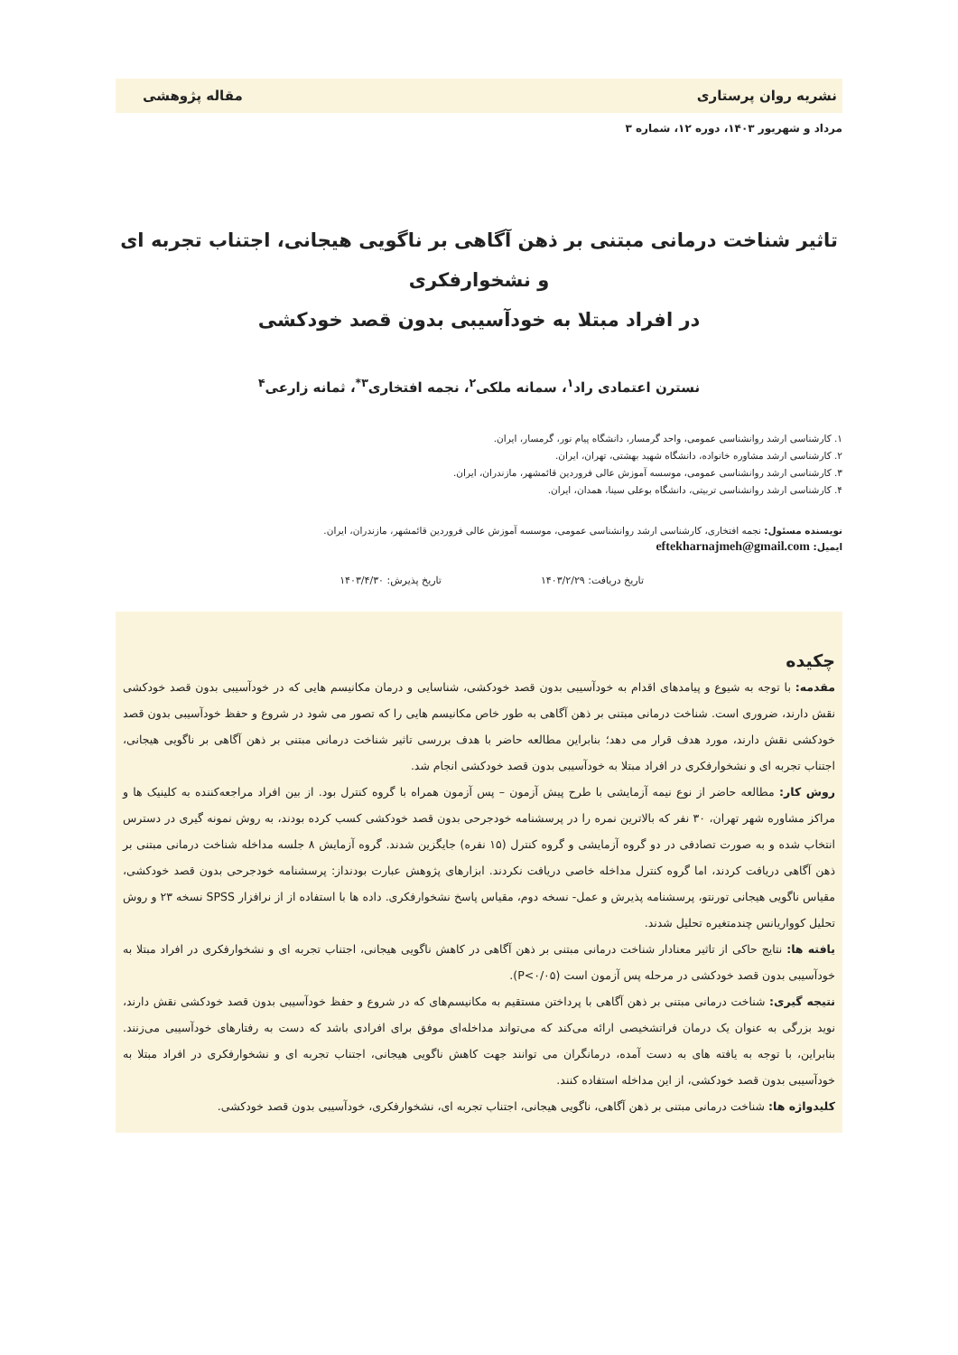نشریه روان پرستاری مقاله پژوهشی
مرداد و شهریور ۱۴۰۳، دوره ۱۲، شماره ۳
تاثیر شناخت درمانی مبتنی بر ذهن آگاهی بر ناگویی هیجانی، اجتناب تجربه ای و نشخوارفکری
در افراد مبتلا به خودآسیبی بدون قصد خودکشی
نسترن اعتمادی راد<sup>۱</sup>، سمانه ملکی<sup>۲</sup>، نجمه افتخاری<sup>۳*</sup>، ثمانه زارعی<sup>۴</sup>
۱. کارشناسی ارشد روانشناسی عمومی، واحد گرمسار، دانشگاه پیام نور، گرمسار، ایران.
۲. کارشناسی ارشد مشاوره خانواده، دانشگاه شهید بهشتی، تهران، ایران.
۳. کارشناسی ارشد روانشناسی عمومی، موسسه آموزش عالی فروردین قائمشهر، مازندران، ایران.
۴. کارشناسی ارشد روانشناسی تربیتی، دانشگاه بوعلی سینا، همدان، ایران.
نویسنده مسئول: نجمه افتخاری، کارشناسی ارشد روانشناسی عمومی، موسسه آموزش عالی فروردین قائمشهر، مازندران، ایران.
ایمیل: eftekharnajmeh@gmail.com
تاریخ دریافت: ۱۴۰۳/۲/۲۹ تاریخ پذیرش: ۱۴۰۳/۴/۳۰
چکیده
مقدمه: با توجه به شیوع و پیامدهای اقدام به خودآسیبی بدون قصد خودکشی، شناسایی و درمان مکانیسم هایی که در خودآسیبی بدون قصد خودکشی نقش دارند، ضروری است. شناخت درمانی مبتنی بر ذهن آگاهی به طور خاص مکانیسم هایی را که تصور می شود در شروع و حفظ خودآسیبی بدون قصد خودکشی نقش دارند، مورد هدف قرار می دهد؛ بنابراین مطالعه حاضر با هدف بررسی تاثیر شناخت درمانی مبتنی بر ذهن آگاهی بر ناگویی هیجانی، اجتناب تجربه ای و نشخوارفکری در افراد مبتلا به خودآسیبی بدون قصد خودکشی انجام شد.
روش کار: مطالعه حاضر از نوع نیمه آزمایشی با طرح پیش آزمون – پس آزمون همراه با گروه کنترل بود. از بین افراد مراجعه‌کننده به کلینیک ها و مراکز مشاوره شهر تهران، ۳۰ نفر که بالاترین نمره را در پرسشنامه خودجرحی بدون قصد خودکشی کسب کرده بودند، به روش نمونه گیری در دسترس انتخاب شده و به صورت تصادفی در دو گروه آزمایشی و گروه کنترل (۱۵ نفره) جایگزین شدند. گروه آزمایش ۸ جلسه مداخله شناخت درمانی مبتنی بر ذهن آگاهی دریافت کردند، اما گروه کنترل مداخله خاصی دریافت نکردند. ابزارهای پژوهش عبارت بودنداز: پرسشنامه خودجرحی بدون قصد خودکشی، مقیاس ناگویی هیجانی تورنتو، پرسشنامه پذیرش و عمل- نسخه دوم، مقیاس پاسخ نشخوارفکری. داده ها با استفاده از از نرافزار SPSS نسخه ۲۳ و روش تحلیل کوواریانس چندمتغیره تحلیل شدند.
یافته ها: نتایج حاکی از تاثیر معنادار شناخت درمانی مبتنی بر ذهن آگاهی در کاهش ناگویی هیجانی، اجتناب تجربه ای و نشخوارفکری در افراد مبتلا به خودآسیبی بدون قصد خودکشی در مرحله پس آزمون است (P<۰/۰۵).
نتیجه گیری: شناخت درمانی مبتنی بر ذهن آگاهی با پرداختن مستقیم به مکانیسم‌های که در شروع و حفظ خودآسیبی بدون قصد خودکشی نقش دارند، نوید بزرگی به عنوان یک درمان فراتشخیصی ارائه می‌کند که می‌تواند مداخله‌ای موفق برای افرادی باشد که دست به رفتارهای خودآسیبی می‌زنند. بنابراین، با توجه به یافته های به دست آمده، درمانگران می توانند جهت کاهش ناگویی هیجانی، اجتناب تجربه ای و نشخوارفکری در افراد مبتلا به خودآسیبی بدون قصد خودکشی، از این مداخله استفاده کنند.
کلیدواژه ها: شناخت درمانی مبتنی بر ذهن آگاهی، ناگویی هیجانی، اجتناب تجربه ای، نشخوارفکری، خودآسیبی بدون قصد خودکشی.